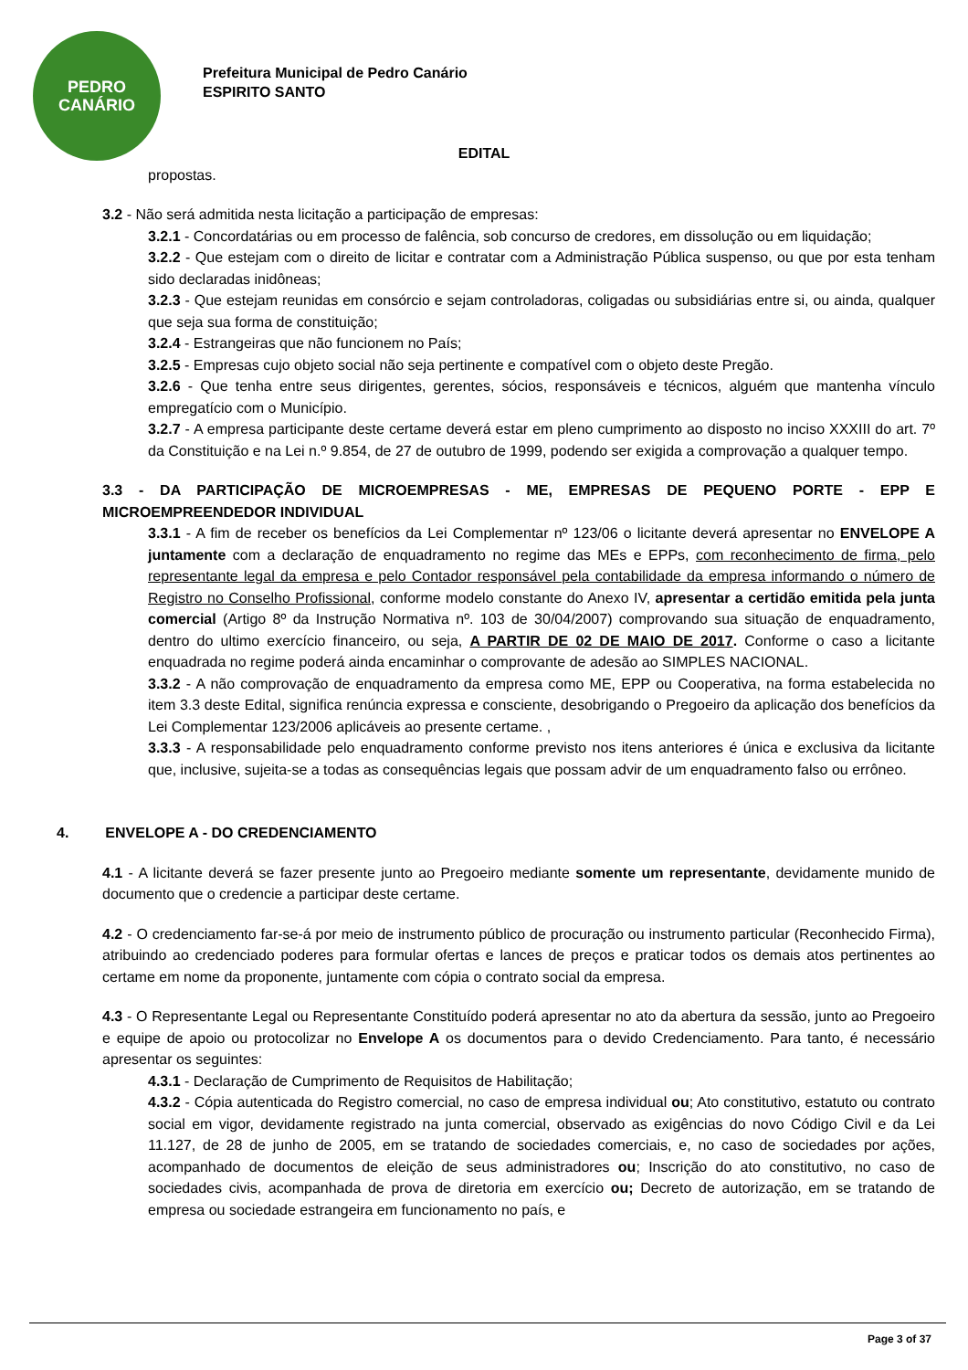PEDRO
CANÁRIO
Prefeitura Municipal de Pedro Canário
ESPIRITO SANTO
EDITAL
propostas.
3.2 - Não será admitida nesta licitação a participação de empresas:
3.2.1 - Concordatárias ou em processo de falência, sob concurso de credores, em dissolução ou em liquidação;
3.2.2 - Que estejam com o direito de licitar e contratar com a Administração Pública suspenso, ou que por esta tenham sido declaradas inidôneas;
3.2.3 - Que estejam reunidas em consórcio e sejam controladoras, coligadas ou subsidiárias entre si, ou ainda, qualquer que seja sua forma de constituição;
3.2.4 - Estrangeiras que não funcionem no País;
3.2.5 - Empresas cujo objeto social não seja pertinente e compatível com o objeto deste Pregão.
3.2.6 - Que tenha entre seus dirigentes, gerentes, sócios, responsáveis e técnicos, alguém que mantenha vínculo empregatício com o Município.
3.2.7 - A empresa participante deste certame deverá estar em pleno cumprimento ao disposto no inciso XXXIII do art. 7º da Constituição e na Lei n.º 9.854, de 27 de outubro de 1999, podendo ser exigida a comprovação a qualquer tempo.
3.3 - DA PARTICIPAÇÃO DE MICROEMPRESAS - ME, EMPRESAS DE PEQUENO PORTE - EPP E MICROEMPREENDEDOR INDIVIDUAL
3.3.1 - A fim de receber os benefícios da Lei Complementar nº 123/06 o licitante deverá apresentar no ENVELOPE A juntamente com a declaração de enquadramento no regime das MEs e EPPs, com reconhecimento de firma, pelo representante legal da empresa e pelo Contador responsável pela contabilidade da empresa informando o número de Registro no Conselho Profissional, conforme modelo constante do Anexo IV, apresentar a certidão emitida pela junta comercial (Artigo 8º da Instrução Normativa nº. 103 de 30/04/2007) comprovando sua situação de enquadramento, dentro do ultimo exercício financeiro, ou seja, A PARTIR DE 02 DE MAIO DE 2017. Conforme o caso a licitante enquadrada no regime poderá ainda encaminhar o comprovante de adesão ao SIMPLES NACIONAL.
3.3.2 - A não comprovação de enquadramento da empresa como ME, EPP ou Cooperativa, na forma estabelecida no item 3.3 deste Edital, significa renúncia expressa e consciente, desobrigando o Pregoeiro da aplicação dos benefícios da Lei Complementar 123/2006 aplicáveis ao presente certame. ,
3.3.3 - A responsabilidade pelo enquadramento conforme previsto nos itens anteriores é única e exclusiva da licitante que, inclusive, sujeita-se a todas as consequências legais que possam advir de um enquadramento falso ou errôneo.
4. ENVELOPE A - DO CREDENCIAMENTO
4.1 - A licitante deverá se fazer presente junto ao Pregoeiro mediante somente um representante, devidamente munido de documento que o credencie a participar deste certame.
4.2 - O credenciamento far-se-á por meio de instrumento público de procuração ou instrumento particular (Reconhecido Firma), atribuindo ao credenciado poderes para formular ofertas e lances de preços e praticar todos os demais atos pertinentes ao certame em nome da proponente, juntamente com cópia o contrato social da empresa.
4.3 - O Representante Legal ou Representante Constituído poderá apresentar no ato da abertura da sessão, junto ao Pregoeiro e equipe de apoio ou protocolizar no Envelope A os documentos para o devido Credenciamento. Para tanto, é necessário apresentar os seguintes:
4.3.1 - Declaração de Cumprimento de Requisitos de Habilitação;
4.3.2 - Cópia autenticada do Registro comercial, no caso de empresa individual ou; Ato constitutivo, estatuto ou contrato social em vigor, devidamente registrado na junta comercial, observado as exigências do novo Código Civil e da Lei 11.127, de 28 de junho de 2005, em se tratando de sociedades comerciais, e, no caso de sociedades por ações, acompanhado de documentos de eleição de seus administradores ou; Inscrição do ato constitutivo, no caso de sociedades civis, acompanhada de prova de diretoria em exercício ou; Decreto de autorização, em se tratando de empresa ou sociedade estrangeira em funcionamento no país, e
Page 3 of 37